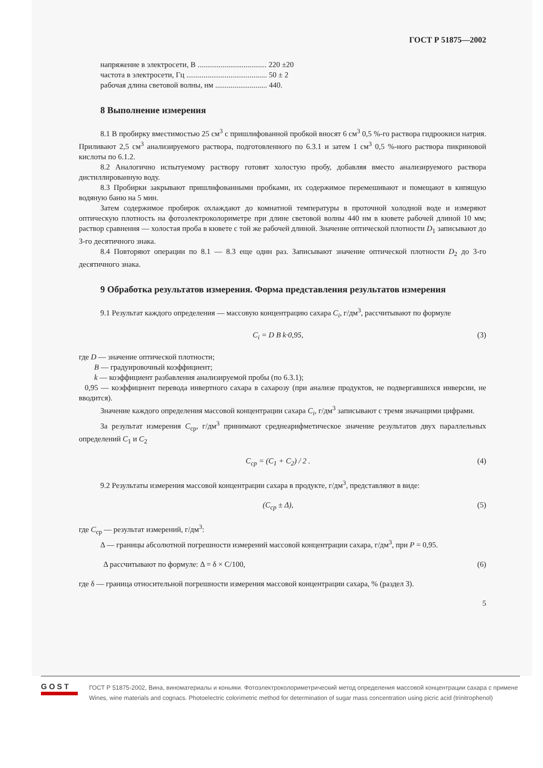ГОСТ Р 51875—2002
напряжение в электросети, В .................................... 220 ±20
частота в электросети, Гц .......................................... 50 ± 2
рабочая длина световой волны, нм ........................... 440.
8 Выполнение измерения
8.1 В пробирку вместимостью 25 см<sup>3</sup> с пришлифованной пробкой вносят 6 см<sup>3</sup> 0,5 %-го раствора гидроокиси натрия. Приливают 2,5 см<sup>3</sup> анализируемого раствора, подготовленного по 6.3.1 и затем 1 см<sup>3</sup> 0,5 %-ного раствора пикриновой кислоты по 6.1.2.
8.2 Аналогично испытуемому раствору готовят холостую пробу, добавляя вместо анализируемого раствора дистиллированную воду.
8.3 Пробирки закрывают пришлифованными пробками, их содержимое перемешивают и помещают в кипящую водяную баню на 5 мин.
Затем содержимое пробирок охлаждают до комнатной температуры в проточной холодной воде и измеряют оптическую плотность на фотоэлектроколориметре при длине световой волны 440 нм в кювете рабочей длиной 10 мм; раствор сравнения — холостая проба в кювете с той же рабочей длиной. Значение оптической плотности D<sub>1</sub> записывают до 3-го десятичного знака.
8.4 Повторяют операции по 8.1 — 8.3 еще один раз. Записывают значение оптической плотности D<sub>2</sub> до 3-го десятичного знака.
9 Обработка результатов измерения. Форма представления результатов измерения
9.1 Результат каждого определения — массовую концентрацию сахара C<sub>i</sub>, г/дм<sup>3</sup>, рассчитывают по формуле
C<sub>i</sub> = D B k·0,95, (3)
где D — значение оптической плотности;
B — градуировочный коэффициент;
k — коэффициент разбавления анализируемой пробы (по 6.3.1);
0,95 — коэффициент перевода инвертного сахара в сахарозу (при анализе продуктов, не подвергавшихся инверсии, не вводится).
Значение каждого определения массовой концентрации сахара C<sub>i</sub>, г/дм<sup>3</sup> записывают с тремя значащими цифрами.
За результат измерения C<sub>ср</sub>, г/дм<sup>3</sup> принимают среднеарифметическое значение результатов двух параллельных определений C<sub>1</sub> и C<sub>2</sub>
C<sub>ср</sub> = (C<sub>1</sub> + C<sub>2</sub>) / 2 . (4)
9.2 Результаты измерения массовой концентрации сахара в продукте, г/дм<sup>3</sup>, представляют в виде:
(C<sub>ср</sub> ± Δ), (5)
где C<sub>ср</sub> — результат измерений, г/дм<sup>3</sup>:
Δ — границы абсолютной погрешности измерений массовой концентрации сахара, г/дм<sup>3</sup>, при P = 0,95.
Δ рассчитывают по формуле: Δ = δ × C/100, (6)
где δ — граница относительной погрешности измерения массовой концентрации сахара, % (раздел 3).
5
GOST
ГОСТ Р 51875-2002, Вина, виноматериалы и коньяки. Фотоэлектроколориметрический метод определения массовой концентрации сахара с примене
Wines, wine materials and cognacs. Photoelectric colorimetric method for determination of sugar mass concentration using picric acid (trinitrophenol)